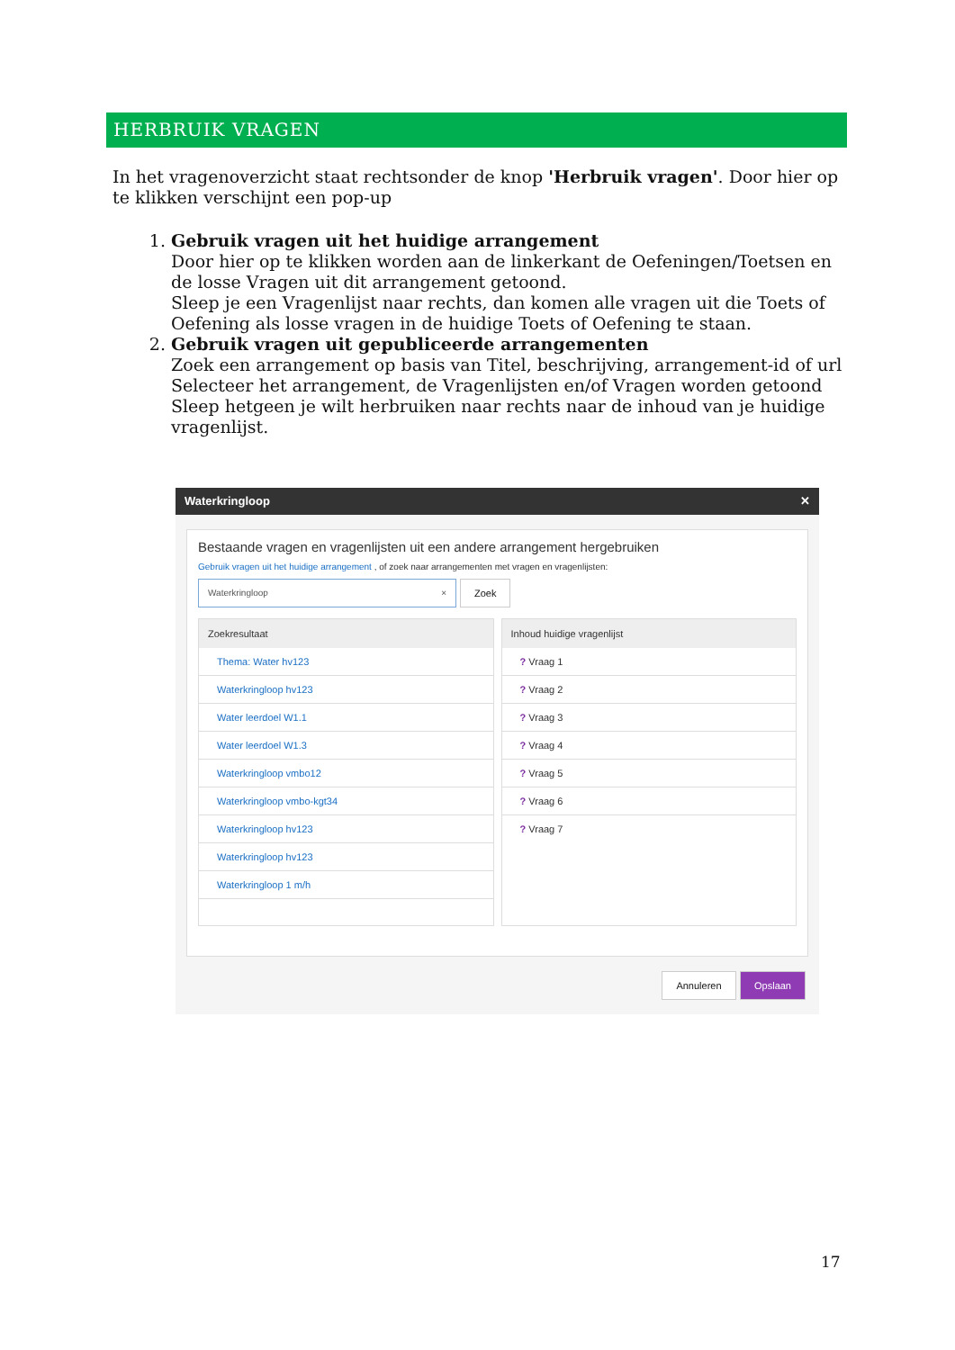HERBRUIK VRAGEN
In het vragenoverzicht staat rechtsonder de knop 'Herbruik vragen'. Door hier op te klikken verschijnt een pop-up
1. Gebruik vragen uit het huidige arrangement
Door hier op te klikken worden aan de linkerkant de Oefeningen/Toetsen en de losse Vragen uit dit arrangement getoond.
Sleep je een Vragenlijst naar rechts, dan komen alle vragen uit die Toets of Oefening als losse vragen in de huidige Toets of Oefening te staan.
2. Gebruik vragen uit gepubliceerde arrangementen
Zoek een arrangement op basis van Titel, beschrijving, arrangement-id of url
Selecteer het arrangement, de Vragenlijsten en/of Vragen worden getoond
Sleep hetgeen je wilt herbruiken naar rechts naar de inhoud van je huidige vragenlijst.
Waterkringloop ✕
Bestaande vragen en vragenlijsten uit een andere arrangement hergebruiken
Gebruik vragen uit het huidige arrangement , of zoek naar arrangementen met vragen en vragenlijsten:
Waterkringloop ×
Zoek
Zoekresultaat
Thema: Water hv123
Waterkringloop hv123
Water leerdoel W1.1
Water leerdoel W1.3
Waterkringloop vmbo12
Waterkringloop vmbo-kgt34
Waterkringloop hv123
Waterkringloop hv123
Waterkringloop 1 m/h
Inhoud huidige vragenlijst
? Vraag 1
? Vraag 2
? Vraag 3
? Vraag 4
? Vraag 5
? Vraag 6
? Vraag 7
Annuleren Opslaan
17